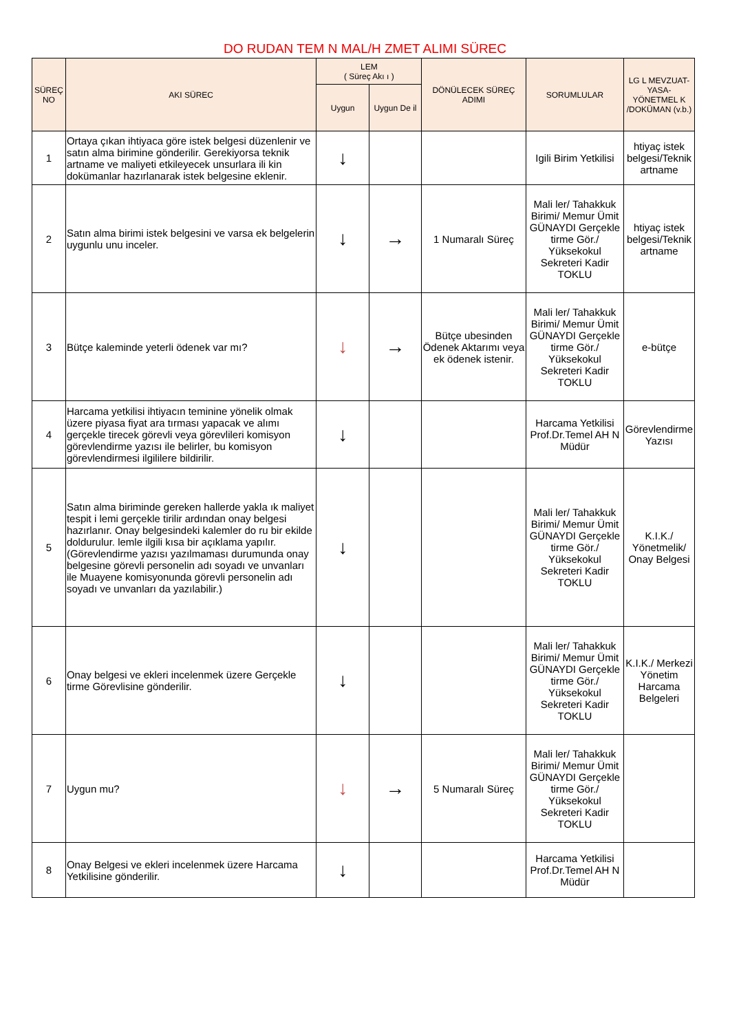DO RUDAN TEM N MAL/H ZMET ALIMI SÜREC
| SÜREÇ NO | AKI SÜREC | LEM ( Süreç Akı ı ) | | DÖNÜLECEK SÜREÇ ADIMI | SORUMLULAR | LG L MEVZUAT-YASA-YÖNETMEL K /DOKÜMAN (v.b.) |
| --- | --- | --- | --- | --- | --- | --- |
| | | Uygun | Uygun De il | | | |
| 1 | Ortaya çıkan ihtiyaca göre istek belgesi düzenlenir ve satın alma birimine gönderilir. Gerekiyorsa teknik artname ve maliyeti etkileyecek unsurlara ili kin dokümanlar hazırlanarak istek belgesine eklenir. | ↓ | | | Igili Birim Yetkilisi | htiyaç istek belgesi/Teknik artname |
| 2 | Satın alma birimi istek belgesini ve varsa ek belgelerin uygunlu unu inceler. | ↓ | → | 1 Numaralı Süreç | Mali ler/ Tahakkuk Birimi/ Memur Ümit GÜNAYDI Gerçekle tirme Gör./ Yüksekokul Sekreteri Kadir TOKLU | htiyaç istek belgesi/Teknik artname |
| 3 | Bütçe kaleminde yeterli ödenek var mı? | ↓ | → | Bütçe ubesinden Ödenek Aktarımı veya ek ödenek istenir. | Mali ler/ Tahakkuk Birimi/ Memur Ümit GÜNAYDI Gerçekle tirme Gör./ Yüksekokul Sekreteri Kadir TOKLU | e-bütçe |
| 4 | Harcama yetkilisi ihtiyacın teminine yönelik olmak üzere piyasa fiyat ara tırması yapacak ve alımı gerçekle tirecek görevli veya görevlileri komisyon görevlendirme yazısı ile belirler, bu komisyon görevlendirmesi ilgililere bildirilir. | ↓ | | | Harcama Yetkilisi Prof.Dr.Temel AH N Müdür | Görevlendirme Yazısı |
| 5 | Satın alma biriminde gereken hallerde yakla ık maliyet tespit i lemi gerçekle tirilir ardından onay belgesi hazırlanır. Onay belgesindeki kalemler do ru bir ekilde doldurulur. lemle ilgili kısa bir açıklama yapılır. (Görevlendirme yazısı yazılmaması durumunda onay belgesine görevli personelin adı soyadı ve unvanları ile Muayene komisyonunda görevli personelin adı soyadı ve unvanları da yazılabilir.) | ↓ | | | Mali ler/ Tahakkuk Birimi/ Memur Ümit GÜNAYDI Gerçekle tirme Gör./ Yüksekokul Sekreteri Kadir TOKLU | K.I.K./ Yönetmelik/ Onay Belgesi |
| 6 | Onay belgesi ve ekleri incelenmek üzere Gerçekle tirme Görevlisine gönderilir. | ↓ | | | Mali ler/ Tahakkuk Birimi/ Memur Ümit GÜNAYDI Gerçekle tirme Gör./ Yüksekokul Sekreteri Kadir TOKLU | K.I.K./ Merkezi Yönetim Harcama Belgeleri |
| 7 | Uygun mu? | ↓ | → | 5 Numaralı Süreç | Mali ler/ Tahakkuk Birimi/ Memur Ümit GÜNAYDI Gerçekle tirme Gör./ Yüksekokul Sekreteri Kadir TOKLU | |
| 8 | Onay Belgesi ve ekleri incelenmek üzere Harcama Yetkilisine gönderilir. | ↓ | | | Harcama Yetkilisi Prof.Dr.Temel AH N Müdür | |